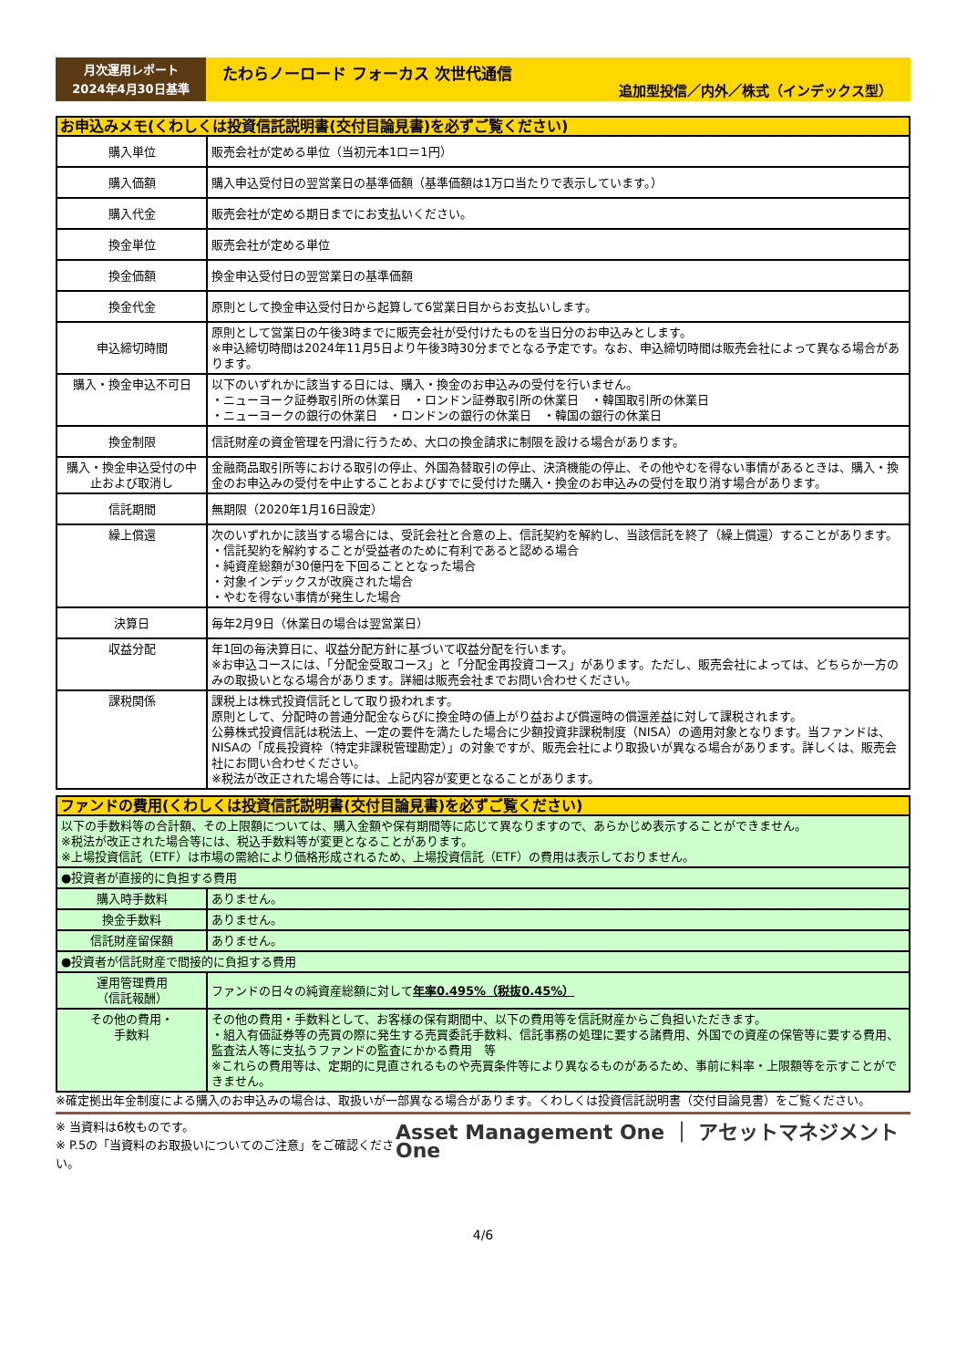月次運用レポート
2024年4月30日基準
たわらノーロード フォーカス 次世代通信
追加型投信／内外／株式（インデックス型）
| お申込みメモ(くわしくは投資信託説明書(交付目論見書)を必ずご覧ください) | |
| --- | --- |
| 購入単位 | 販売会社が定める単位（当初元本1口＝1円） |
| 購入価額 | 購入申込受付日の翌営業日の基準価額（基準価額は1万口当たりで表示しています。） |
| 購入代金 | 販売会社が定める期日までにお支払いください。 |
| 換金単位 | 販売会社が定める単位 |
| 換金価額 | 換金申込受付日の翌営業日の基準価額 |
| 換金代金 | 原則として換金申込受付日から起算して6営業日目からお支払いします。 |
| 申込締切時間 | 原則として営業日の午後3時までに販売会社が受付けたものを当日分のお申込みとします。 ※申込締切時間は2024年11月5日より午後3時30分までとなる予定です。なお、申込締切時間は販売会社によって異なる場合があります。 |
| 購入・換金申込不可日 | 以下のいずれかに該当する日には、購入・換金のお申込みの受付を行いません。 ・ニューヨーク証券取引所の休業日 ・ロンドン証券取引所の休業日 ・韓国取引所の休業日 ・ニューヨークの銀行の休業日 ・ロンドンの銀行の休業日 ・韓国の銀行の休業日 |
| 換金制限 | 信託財産の資金管理を円滑に行うため、大口の換金請求に制限を設ける場合があります。 |
| 購入・換金申込受付の中止および取消し | 金融商品取引所等における取引の停止、外国為替取引の停止、決済機能の停止、その他やむを得ない事情があるときは、購入・換金のお申込みの受付を中止することおよびすでに受付けた購入・換金のお申込みの受付を取り消す場合があります。 |
| 信託期間 | 無期限（2020年1月16日設定） |
| 繰上償還 | 次のいずれかに該当する場合には、受託会社と合意の上、信託契約を解約し、当該信託を終了（繰上償還）することがあります。 ・信託契約を解約することが受益者のために有利であると認める場合 ・純資産総額が30億円を下回ることとなった場合 ・対象インデックスが改廃された場合 ・やむを得ない事情が発生した場合 |
| 決算日 | 毎年2月9日（休業日の場合は翌営業日） |
| 収益分配 | 年1回の毎決算日に、収益分配方針に基づいて収益分配を行います。 ※お申込コースには、「分配金受取コース」と「分配金再投資コース」があります。ただし、販売会社によっては、どちらか一方のみの取扱いとなる場合があります。詳細は販売会社までお問い合わせください。 |
| 課税関係 | 課税上は株式投資信託として取り扱われます。 原則として、分配時の普通分配金ならびに換金時の値上がり益および償還時の償還差益に対して課税されます。 公募株式投資信託は税法上、一定の要件を満たした場合に少額投資非課税制度（NISA）の適用対象となります。当ファンドは、NISAの「成長投資枠（特定非課税管理勘定）」の対象ですが、販売会社により取扱いが異なる場合があります。詳しくは、販売会社にお問い合わせください。 ※税法が改正された場合等には、上記内容が変更となることがあります。 |
| ファンドの費用(くわしくは投資信託説明書(交付目論見書)を必ずご覧ください) | |
| --- | --- |
| 以下の手数料等の合計額、その上限額については、購入金額や保有期間等に応じて異なりますので、あらかじめ表示することができません。 ※税法が改正された場合等には、税込手数料等が変更となることがあります。 ※上場投資信託（ETF）は市場の需給により価格形成されるため、上場投資信託（ETF）の費用は表示しておりません。 | |
| ●投資者が直接的に負担する費用 | |
| 購入時手数料 | ありません。 |
| 換金手数料 | ありません。 |
| 信託財産留保額 | ありません。 |
| ●投資者が信託財産で間接的に負担する費用 | |
| 運用管理費用 （信託報酬） | ファンドの日々の純資産総額に対して 年率0.495%（税抜0.45%） |
| その他の費用・ 手数料 | その他の費用・手数料として、お客様の保有期間中、以下の費用等を信託財産からご負担いただきます。 ・組入有価証券等の売買の際に発生する売買委託手数料、信託事務の処理に要する諸費用、外国での資産の保管等に要する費用、監査法人等に支払うファンドの監査にかかる費用 等 ※これらの費用等は、定期的に見直されるものや売買条件等により異なるものがあるため、事前に料率・上限額等を示すことができません。 |
※確定拠出年金制度による購入のお申込みの場合は、取扱いが一部異なる場合があります。くわしくは投資信託説明書（交付目論見書）をご覧ください。
※ 当資料は6枚ものです。
※ P.5の「当資料のお取扱いについてのご注意」をご確認ください。
Asset Management One ｜ アセットマネジメントOne
4/6